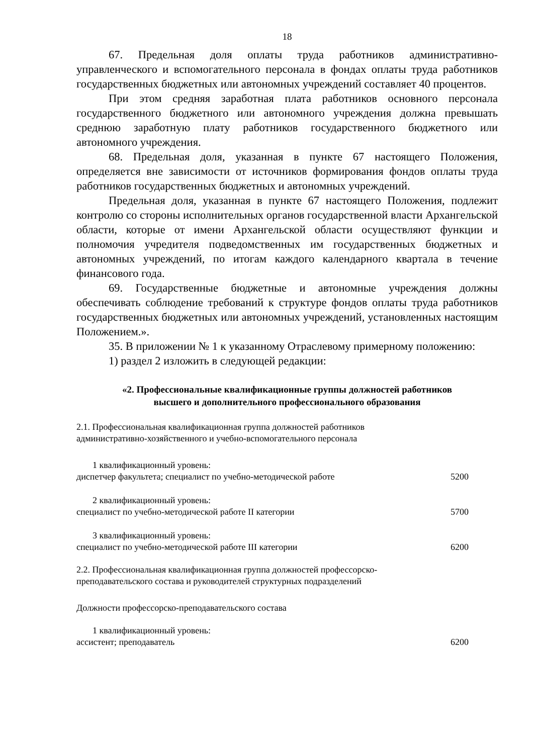18
67. Предельная доля оплаты труда работников административно-управленческого и вспомогательного персонала в фондах оплаты труда работников государственных бюджетных или автономных учреждений составляет 40 процентов.
При этом средняя заработная плата работников основного персонала государственного бюджетного или автономного учреждения должна превышать среднюю заработную плату работников государственного бюджетного или автономного учреждения.
68. Предельная доля, указанная в пункте 67 настоящего Положения, определяется вне зависимости от источников формирования фондов оплаты труда работников государственных бюджетных и автономных учреждений.
Предельная доля, указанная в пункте 67 настоящего Положения, подлежит контролю со стороны исполнительных органов государственной власти Архангельской области, которые от имени Архангельской области осуществляют функции и полномочия учредителя подведомственных им государственных бюджетных и автономных учреждений, по итогам каждого календарного квартала в течение финансового года.
69. Государственные бюджетные и автономные учреждения должны обеспечивать соблюдение требований к структуре фондов оплаты труда работников государственных бюджетных или автономных учреждений, установленных настоящим Положением.».
35. В приложении № 1 к указанному Отраслевому примерному положению:
1) раздел 2 изложить в следующей редакции:
«2. Профессиональные квалификационные группы должностей работников
высшего и дополнительного профессионального образования
2.1. Профессиональная квалификационная группа должностей работников
административно-хозяйственного и учебно-вспомогательного персонала
| 1 квалификационный уровень: | |
| диспетчер факультета; специалист по учебно-методической работе | 5200 |
| 2 квалификационный уровень: | |
| специалист по учебно-методической работе II категории | 5700 |
| 3 квалификационный уровень: | |
| специалист по учебно-методической работе III категории | 6200 |
2.2. Профессиональная квалификационная группа должностей профессорско-
преподавательского состава и руководителей структурных подразделений
Должности профессорско-преподавательского состава
| 1 квалификационный уровень: | |
| ассистент; преподаватель | 6200 |